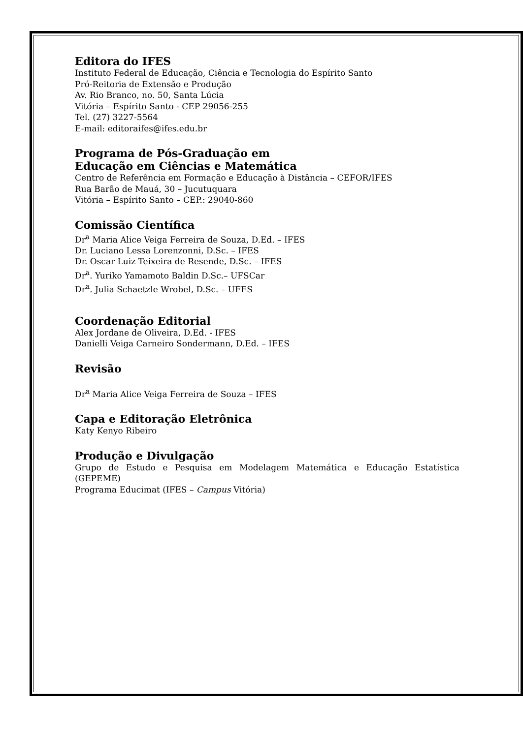Editora do IFES
Instituto Federal de Educação, Ciência e Tecnologia do Espírito Santo
Pró-Reitoria de Extensão e Produção
Av. Rio Branco, no. 50, Santa Lúcia
Vitória – Espírito Santo - CEP 29056-255
Tel. (27) 3227-5564
E-mail: editoraifes@ifes.edu.br
Programa de Pós-Graduação em
Educação em Ciências e Matemática
Centro de Referência em Formação e Educação à Distância – CEFOR/IFES
Rua Barão de Mauá, 30 – Jucutuquara
Vitória – Espírito Santo – CEP.: 29040-860
Comissão Científica
Dr<sup>a</sup> Maria Alice Veiga Ferreira de Souza, D.Ed. – IFES
Dr. Luciano Lessa Lorenzonni, D.Sc. – IFES
Dr. Oscar Luiz Teixeira de Resende, D.Sc. – IFES
Dr<sup>a</sup>. Yuriko Yamamoto Baldin D.Sc.– UFSCar
Dr<sup>a</sup>. Julia Schaetzle Wrobel, D.Sc. – UFES
Coordenação Editorial
Alex Jordane de Oliveira, D.Ed. - IFES
Danielli Veiga Carneiro Sondermann, D.Ed. – IFES
Revisão
Dr<sup>a</sup> Maria Alice Veiga Ferreira de Souza – IFES
Capa e Editoração Eletrônica
Katy Kenyo Ribeiro
Produção e Divulgação
Grupo de Estudo e Pesquisa em Modelagem Matemática e Educação Estatística (GEPEME)
Programa Educimat (IFES – Campus Vitória)